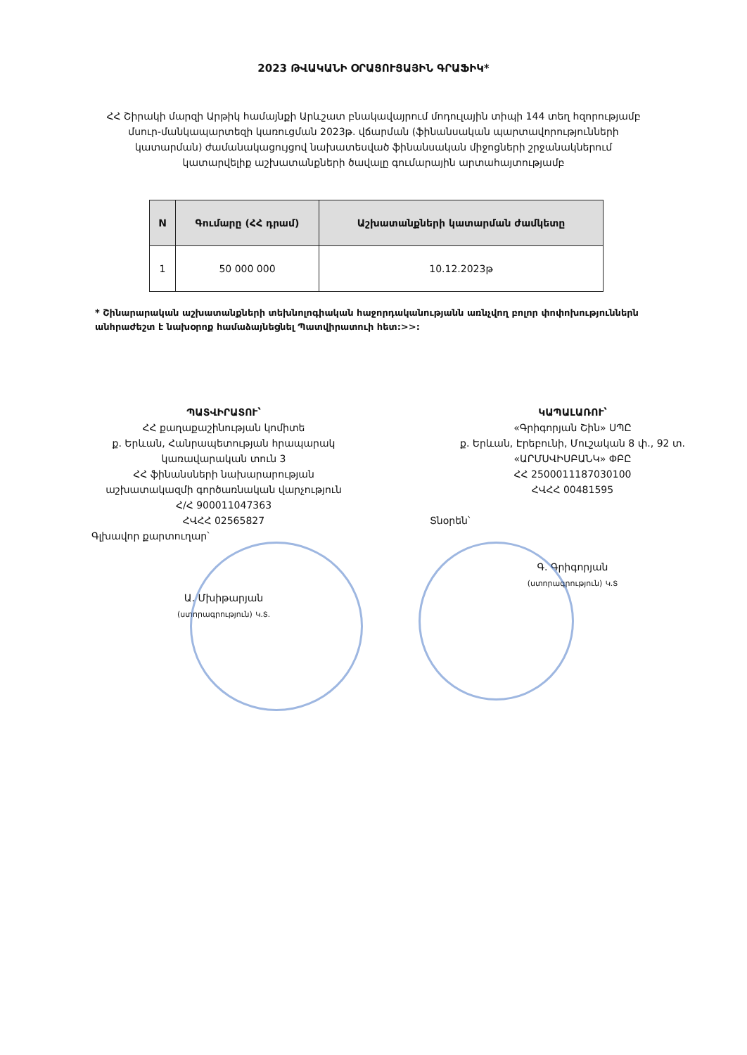2023 ԹՎԱԿԱՆԻ ՕՐԱՑՈՒՑԱՅԻՆ ԳՐԱՖԻԿ*
ՀՀ Շիրակի մարզի Արթիկ համայնքի Արևշատ բնակավայրում մոդուլային տիպի 144 տեղ հզորությամբ մսուր-մանկապարտեզի կառուցման 2023թ. վճարման (ֆինանսական պարտավորությունների կատարման) ժամանակացույցով նախատեսված ֆինանսական միջոցների շրջանակներում կատարվելիք աշխատանքների ծավալը գումարային արտահայտությամբ
| N | Գումարը (ՀՀ դրամ) | Աշխատանքների կատարման ժամկետը |
| --- | --- | --- |
| 1 | 50 000 000 | 10.12.2023թ |
* Շինարարական աշխատանքների տեխնոլոգիական հաջորդականությանն առնչվող բոլոր փոփոխություններն անհրաժեշտ է նախօրոք համաձայնեցնել Պատվիրատուի հետ:>>:
ՊԱՏՎԻՐԱՏՈՒ՝
ՀՀ քաղաքաշինության կոմիտե
ք. Երևան, Հանրապետության հրապարակ
կառավարական տուն 3
ՀՀ ֆինանսների նախարարության
աշխատակազմի գործառնական վարչություն
Հ/Հ 900011047363
ՀՎՀՀ 02565827
Գլխավոր քարտուղար՝
Ա. Մխիթարյան
(ստորագրություն) Կ.Տ.
ԿԱՊԱԼԱՌՈՒ՝
«Գրիգորյան Շին» ՍՊԸ
ք. Երևան, Էրեբունի, Մուշական 8 փ., 92 տ.
«ԱՐՄՍՎԻՍԲԱՆԿ» ՓԲԸ
ՀՀ 2500011187030100
ՀՎՀՀ 00481595
Տնօրեն՝
Գ. Գրիգորյան
(ստորագրություն) Կ.Տ